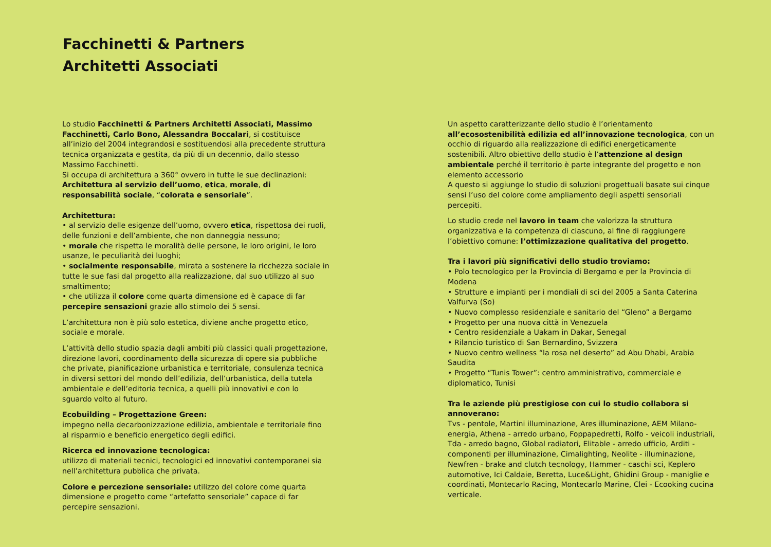Facchinetti & Partners
Architetti Associati
Lo studio Facchinetti & Partners Architetti Associati, Massimo Facchinetti, Carlo Bono, Alessandra Boccalari, si costituisce all’inizio del 2004 integrandosi e sostituendosi alla precedente struttura tecnica organizzata e gestita, da più di un decennio, dallo stesso Massimo Facchinetti.
Si occupa di architettura a 360° ovvero in tutte le sue declinazioni: Architettura al servizio dell’uomo, etica, morale, di responsabilità sociale, “colorata e sensoriale”.
Architettura:
• al servizio delle esigenze dell’uomo, ovvero etica, rispettosa dei ruoli, delle funzioni e dell’ambiente, che non danneggia nessuno;
• morale che rispetta le moralità delle persone, le loro origini, le loro usanze, le peculiarità dei luoghi;
• socialmente responsabile, mirata a sostenere la ricchezza sociale in tutte le sue fasi dal progetto alla realizzazione, dal suo utilizzo al suo smaltimento;
• che utilizza il colore come quarta dimensione ed è capace di far percepire sensazioni grazie allo stimolo dei 5 sensi.
L’architettura non è più solo estetica, diviene anche progetto etico, sociale e morale.
L’attività dello studio spazia dagli ambiti più classici quali progettazione, direzione lavori, coordinamento della sicurezza di opere sia pubbliche che private, pianificazione urbanistica e territoriale, consulenza tecnica in diversi settori del mondo dell’edilizia, dell’urbanistica, della tutela ambientale e dell’editoria tecnica, a quelli più innovativi e con lo sguardo volto al futuro.
Ecobuilding – Progettazione Green:
impegno nella decarbonizzazione edilizia, ambientale e territoriale fino al risparmio e beneficio energetico degli edifici.
Ricerca ed innovazione tecnologica:
utilizzo di materiali tecnici, tecnologici ed innovativi contemporanei sia nell’architettura pubblica che privata.
Colore e percezione sensoriale: utilizzo del colore come quarta dimensione e progetto come “artefatto sensoriale” capace di far percepire sensazioni.
Un aspetto caratterizzante dello studio è l’orientamento all’ecosostenibilità edilizia ed all’innovazione tecnologica, con un occhio di riguardo alla realizzazione di edifici energeticamente sostenibili. Altro obiettivo dello studio è l’attenzione al design ambientale perché il territorio è parte integrante del progetto e non elemento accessorio
A questo si aggiunge lo studio di soluzioni progettuali basate sui cinque sensi l’uso del colore come ampliamento degli aspetti sensoriali percepiti.
Lo studio crede nel lavoro in team che valorizza la struttura organizzativa e la competenza di ciascuno, al fine di raggiungere l’obiettivo comune: l’ottimizzazione qualitativa del progetto.
Tra i lavori più significativi dello studio troviamo:
• Polo tecnologico per la Provincia di Bergamo e per la Provincia di Modena
• Strutture e impianti per i mondiali di sci del 2005 a Santa Caterina Valfurva (So)
• Nuovo complesso residenziale e sanitario del “Gleno” a Bergamo
• Progetto per una nuova città in Venezuela
• Centro residenziale a Uakam in Dakar, Senegal
• Rilancio turistico di San Bernardino, Svizzera
• Nuovo centro wellness “la rosa nel deserto” ad Abu Dhabi, Arabia Saudita
• Progetto “Tunis Tower”: centro amministrativo, commerciale e diplomatico, Tunisi
Tra le aziende più prestigiose con cui lo studio collabora si annoverano:
Tvs - pentole, Martini illuminazione, Ares illuminazione, AEM Milano-energia, Athena - arredo urbano, Foppapedretti, Rolfo - veicoli industriali, Tda - arredo bagno, Global radiatori, Elitable - arredo ufficio, Arditi - componenti per illuminazione, Cimalighting, Neolite - illuminazione, Newfren - brake and clutch tecnology, Hammer - caschi sci, Keplero automotive, Ici Caldaie, Beretta, Luce&Light, Ghidini Group - maniglie e coordinati, Montecarlo Racing, Montecarlo Marine, Clei - Ecooking cucina verticale.